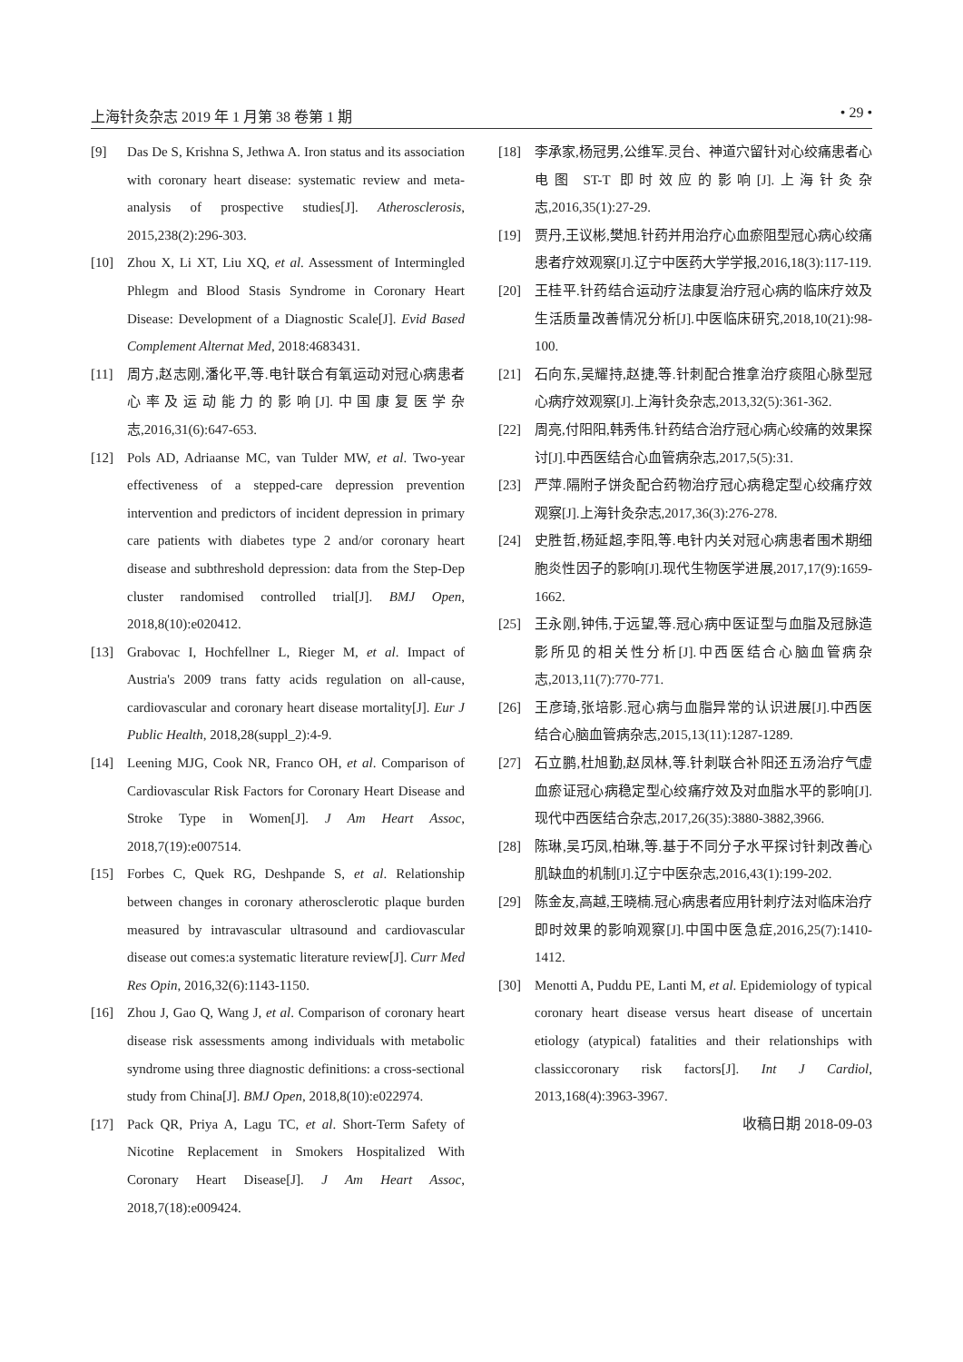上海针灸杂志 2019 年 1 月第 38 卷第 1 期 • 29 •
[9] Das De S, Krishna S, Jethwa A. Iron status and its association with coronary heart disease: systematic review and meta-analysis of prospective studies[J]. Atherosclerosis, 2015,238(2):296-303.
[10] Zhou X, Li XT, Liu XQ, et al. Assessment of Intermingled Phlegm and Blood Stasis Syndrome in Coronary Heart Disease: Development of a Diagnostic Scale[J]. Evid Based Complement Alternat Med, 2018:4683431.
[11] 周方,赵志刚,潘化平,等.电针联合有氧运动对冠心病患者心率及运动能力的影响[J].中国康复医学杂志,2016,31(6):647-653.
[12] Pols AD, Adriaanse MC, van Tulder MW, et al. Two-year effectiveness of a stepped-care depression prevention intervention and predictors of incident depression in primary care patients with diabetes type 2 and/or coronary heart disease and subthreshold depression: data from the Step-Dep cluster randomised controlled trial[J]. BMJ Open, 2018,8(10):e020412.
[13] Grabovac I, Hochfellner L, Rieger M, et al. Impact of Austria's 2009 trans fatty acids regulation on all-cause, cardiovascular and coronary heart disease mortality[J]. Eur J Public Health, 2018,28(suppl_2):4-9.
[14] Leening MJG, Cook NR, Franco OH, et al. Comparison of Cardiovascular Risk Factors for Coronary Heart Disease and Stroke Type in Women[J]. J Am Heart Assoc, 2018,7(19):e007514.
[15] Forbes C, Quek RG, Deshpande S, et al. Relationship between changes in coronary atherosclerotic plaque burden measured by intravascular ultrasound and cardiovascular disease out comes:a systematic literature review[J]. Curr Med Res Opin, 2016,32(6):1143-1150.
[16] Zhou J, Gao Q, Wang J, et al. Comparison of coronary heart disease risk assessments among individuals with metabolic syndrome using three diagnostic definitions: a cross-sectional study from China[J]. BMJ Open, 2018,8(10):e022974.
[17] Pack QR, Priya A, Lagu TC, et al. Short-Term Safety of Nicotine Replacement in Smokers Hospitalized With Coronary Heart Disease[J]. J Am Heart Assoc, 2018,7(18):e009424.
[18] 李承家,杨冠男,公维军.灵台、神道穴留针对心绞痛患者心电图 ST-T 即时效应的影响[J].上海针灸杂志,2016,35(1):27-29.
[19] 贾丹,王议彬,樊旭.针药并用治疗心血瘀阻型冠心病心绞痛患者疗效观察[J].辽宁中医药大学学报,2016,18(3):117-119.
[20] 王桂平.针药结合运动疗法康复治疗冠心病的临床疗效及生活质量改善情况分析[J].中医临床研究,2018,10(21):98-100.
[21] 石向东,吴耀持,赵捷,等.针刺配合推拿治疗痰阻心脉型冠心病疗效观察[J].上海针灸杂志,2013,32(5):361-362.
[22] 周亮,付阳阳,韩秀伟.针药结合治疗冠心病心绞痛的效果探讨[J].中西医结合心血管病杂志,2017,5(5):31.
[23] 严萍.隔附子饼灸配合药物治疗冠心病稳定型心绞痛疗效观察[J].上海针灸杂志,2017,36(3):276-278.
[24] 史胜哲,杨延超,李阳,等.电针内关对冠心病患者围术期细胞炎性因子的影响[J].现代生物医学进展,2017,17(9):1659-1662.
[25] 王永刚,钟伟,于远望,等.冠心病中医证型与血脂及冠脉造影所见的相关性分析[J].中西医结合心脑血管病杂志,2013,11(7):770-771.
[26] 王彦琦,张培影.冠心病与血脂异常的认识进展[J].中西医结合心脑血管病杂志,2015,13(11):1287-1289.
[27] 石立鹏,杜旭勤,赵凤林,等.针刺联合补阳还五汤治疗气虚血瘀证冠心病稳定型心绞痛疗效及对血脂水平的影响[J].现代中西医结合杂志,2017,26(35):3880-3882,3966.
[28] 陈琳,吴巧凤,柏琳,等.基于不同分子水平探讨针刺改善心肌缺血的机制[J].辽宁中医杂志,2016,43(1):199-202.
[29] 陈金友,高越,王晓楠.冠心病患者应用针刺疗法对临床治疗即时效果的影响观察[J].中国中医急症,2016,25(7):1410-1412.
[30] Menotti A, Puddu PE, Lanti M, et al. Epidemiology of typical coronary heart disease versus heart disease of uncertain etiology (atypical) fatalities and their relationships with classiccoronary risk factors[J]. Int J Cardiol, 2013,168(4):3963-3967.
收稿日期 2018-09-03